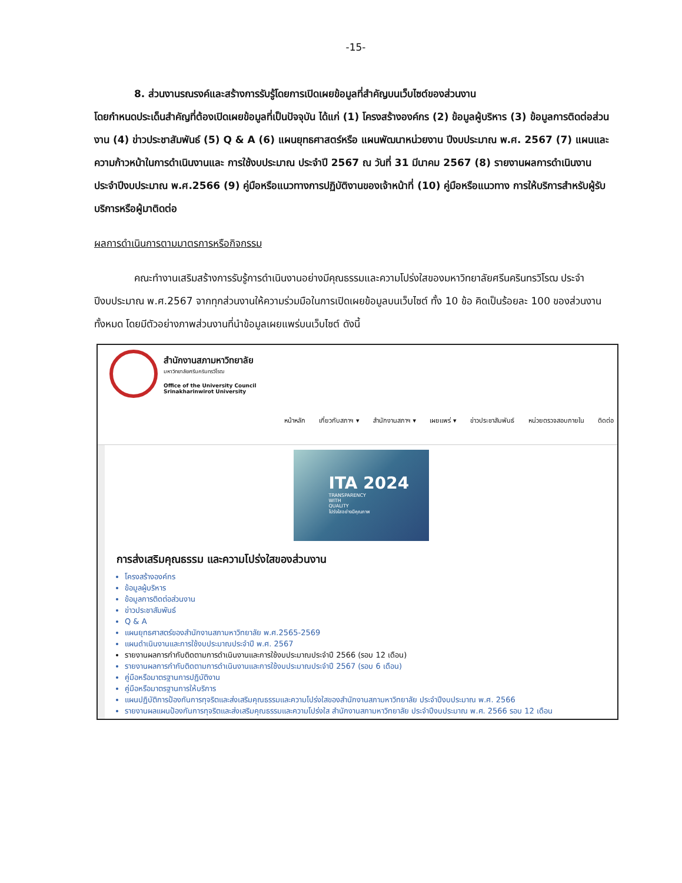-15-
8. ส่วนงานรณรงค์และสร้างการรับรู้โดยการเปิดเผยข้อมูลที่สำคัญบนเว็บไซต์ของส่วนงาน
โดยกำหนดประเด็นสำคัญที่ต้องเปิดเผยข้อมูลที่เป็นปัจจุบัน ได้แก่ (1) โครงสร้างองค์กร (2) ข้อมูลผู้บริหาร (3) ข้อมูลการติดต่อส่วนงาน (4) ข่าวประชาสัมพันธ์ (5) Q & A (6) แผนยุทธศาสตร์หรือ แผนพัฒนาหน่วยงาน ปีงบประมาณ พ.ศ. 2567 (7) แผนและความก้าวหน้าในการดำเนินงานและ การใช้งบประมาณ ประจำปี 2567 ณ วันที่ 31 มีนาคม 2567 (8) รายงานผลการดำเนินงาน ประจำปีงบประมาณ พ.ศ.2566 (9) คู่มือหรือแนวทางการปฏิบัติงานของเจ้าหน้าที่ (10) คู่มือหรือแนวทาง การให้บริการสำหรับผู้รับบริการหรือผู้มาติดต่อ
ผลการดำเนินการตามมาตรการหรือกิจกรรม
คณะทำงานเสริมสร้างการรับรู้การดำเนินงานอย่างมีคุณธรรมและความโปร่งใสของมหาวิทยาลัยศรีนครินทรวิโรฒ ประจำปีงบประมาณ พ.ศ.2567 จากทุกส่วนงานให้ความร่วมมือในการเปิดเผยข้อมูลบนเว็บไซต์ ทั้ง 10 ข้อ คิดเป็นร้อยละ 100 ของส่วนงานทั้งหมด โดยมีตัวอย่างภาพส่วนงานที่นำข้อมูลเผยแพร่บนเว็บไซต์ ดังนี้
สำนักงานสภามหาวิทยาลัย
มหาวิทยาลัยศรีนครินทรวิโรฒ
Office of the University Council
Srinakharinwirot University
หน้าหลัก เกี่ยวกับสภาฯ ▾ สำนักงานสภาฯ ▾ เผยแพร่ ▾ ข่าวประชาสัมพันธ์ หน่วยตรวจสอบภายใน ติดต่อ
ITA 2024
TRANSPARENCY
WITH
QUALITY
โปร่งใสอย่างมีคุณภาพ
การส่งเสริมคุณธรรม และความโปร่งใสของส่วนงาน
โครงสร้างองค์กร
ข้อมูลผู้บริหาร
ข้อมูลการติดต่อส่วนงาน
ข่าวประชาสัมพันธ์
Q & A
แผนยุทธศาสตร์ของสำนักงานสภามหาวิทยาลัย พ.ศ.2565-2569
แผนดำเนินงานและการใช้งบประมาณประจำปี พ.ศ. 2567
รายงานผลการกำกับติดตามการดำเนินงานและการใช้งบประมาณประจำปี 2566 (รอบ 12 เดือน)
รายงานผลการกำกับติดตามการดำเนินงานและการใช้งบประมาณประจำปี 2567 (รอบ 6 เดือน)
คู่มือหรือมาตรฐานการปฏิบัติงาน
คู่มือหรือมาตรฐานการให้บริการ
แผนปฏิบัติการป้องกันการทุจริตและส่งเสริมคุณธรรมและความโปร่งใสของสำนักงานสภามหาวิทยาลัย ประจำปีงบประมาณ พ.ศ. 2566
รายงานผลแผนป้องกันการทุจริตและส่งเสริมคุณธรรมและความโปร่งใส สำนักงานสภามหาวิทยาลัย ประจำปีงบประมาณ พ.ศ. 2566 รอบ 12 เดือน